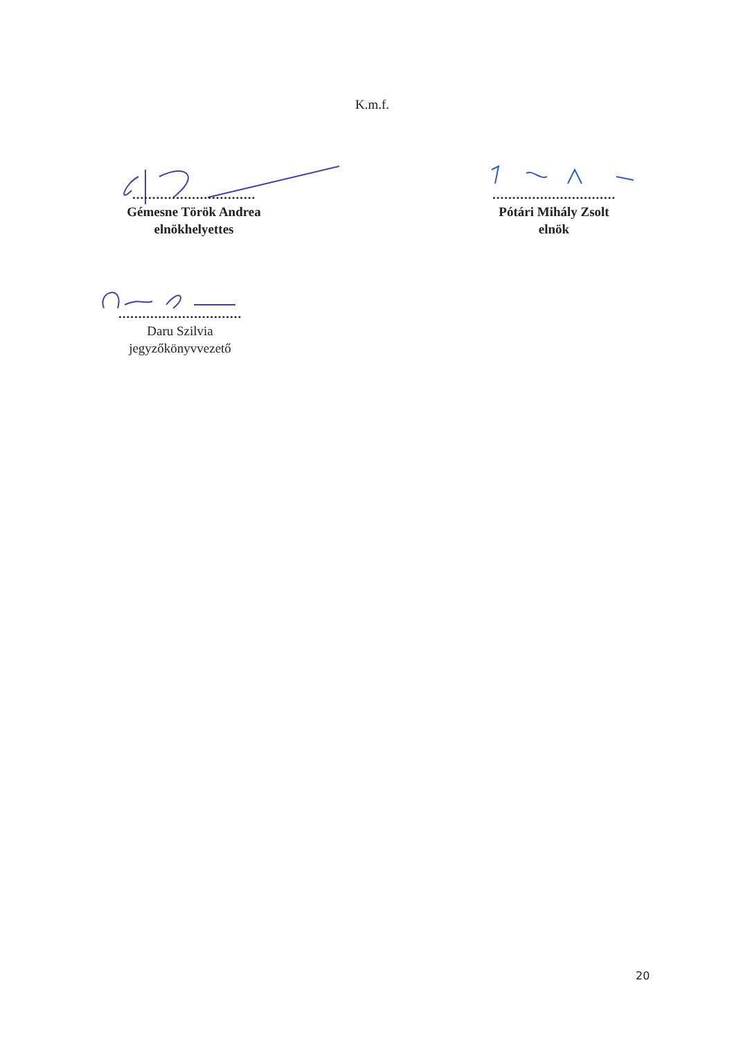K.m.f.
...............................
Gémesne Török Andrea
elnökhelyettes
...............................
Pótári Mihály Zsolt
elnök
...............................
Daru Szilvia
jegyzőkönyvvezető
20